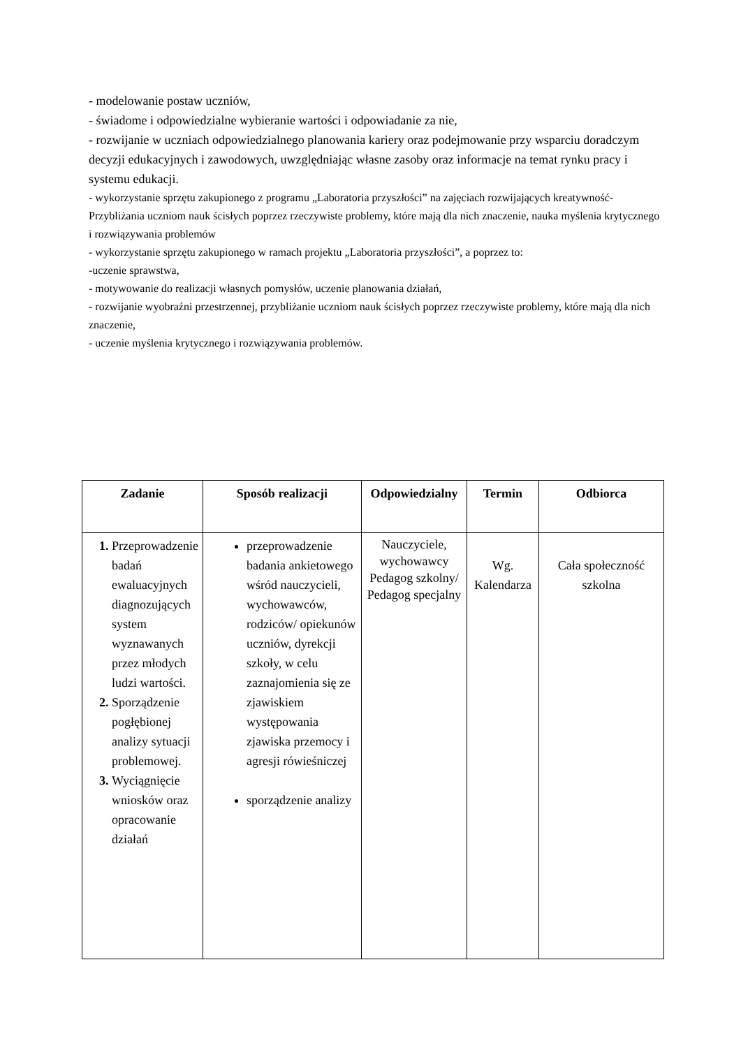- modelowanie postaw uczniów,
- świadome i odpowiedzialne wybieranie wartości i odpowiadanie za nie,
- rozwijanie w uczniach odpowiedzialnego planowania kariery oraz podejmowanie przy wsparciu doradczym decyzji edukacyjnych i zawodowych, uwzględniając własne zasoby oraz informacje na temat rynku pracy i systemu edukacji.
- wykorzystanie sprzętu zakupionego z programu „Laboratoria przyszłości” na zajęciach rozwijających kreatywność- Przybliżania uczniom nauk ścisłych poprzez rzeczywiste problemy, które mają dla nich znaczenie, nauka myślenia krytycznego i rozwiązywania problemów
- wykorzystanie sprzętu zakupionego w ramach projektu „Laboratoria przyszłości”, a poprzez to:
-uczenie sprawstwa,
- motywowanie do realizacji własnych pomysłów, uczenie planowania działań,
- rozwijanie wyobraźni przestrzennej, przybliżanie uczniom nauk ścisłych poprzez rzeczywiste problemy, które mają dla nich znaczenie,
- uczenie myślenia krytycznego i rozwiązywania problemów.
| Zadanie | Sposób realizacji | Odpowiedzialny | Termin | Odbiorca |
| --- | --- | --- | --- | --- |
| Przeprowadzenie badań ewaluacyjnych diagnozujących system wyznawanych przez młodych ludzi wartości. Sporządzenie pogłębionej analizy sytuacji problemowej. Wyciągnięcie wniosków oraz opracowanie działań | przeprowadzenie badania ankietowego wśród nauczycieli, wychowawców, rodziców/ opiekunów uczniów, dyrekcji szkoły, w celu zaznajomienia się ze zjawiskiem występowania zjawiska przemocy i agresji rówieśniczej sporządzenie analizy | Nauczyciele, wychowawcy Pedagog szkolny/ Pedagog specjalny | Wg. Kalendarza | Cała społeczność szkolna |